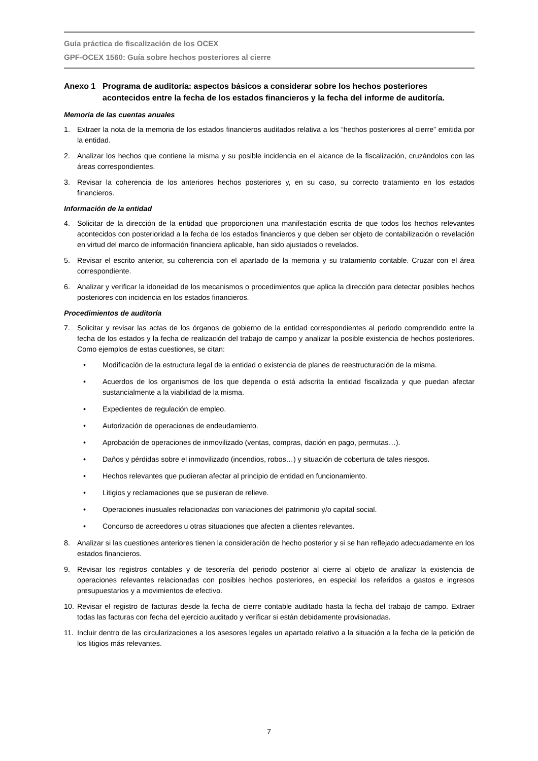Guía práctica de fiscalización de los OCEX
GPF-OCEX 1560: Guía sobre hechos posteriores al cierre
Anexo 1 Programa de auditoría: aspectos básicos a considerar sobre los hechos posteriores acontecidos entre la fecha de los estados financieros y la fecha del informe de auditoría.
Memoria de las cuentas anuales
1. Extraer la nota de la memoria de los estados financieros auditados relativa a los “hechos posteriores al cierre” emitida por la entidad.
2. Analizar los hechos que contiene la misma y su posible incidencia en el alcance de la fiscalización, cruzándolos con las áreas correspondientes.
3. Revisar la coherencia de los anteriores hechos posteriores y, en su caso, su correcto tratamiento en los estados financieros.
Información de la entidad
4. Solicitar de la dirección de la entidad que proporcionen una manifestación escrita de que todos los hechos relevantes acontecidos con posterioridad a la fecha de los estados financieros y que deben ser objeto de contabilización o revelación en virtud del marco de información financiera aplicable, han sido ajustados o revelados.
5. Revisar el escrito anterior, su coherencia con el apartado de la memoria y su tratamiento contable. Cruzar con el área correspondiente.
6. Analizar y verificar la idoneidad de los mecanismos o procedimientos que aplica la dirección para detectar posibles hechos posteriores con incidencia en los estados financieros.
Procedimientos de auditoría
7. Solicitar y revisar las actas de los órganos de gobierno de la entidad correspondientes al periodo comprendido entre la fecha de los estados y la fecha de realización del trabajo de campo y analizar la posible existencia de hechos posteriores. Como ejemplos de estas cuestiones, se citan:
• Modificación de la estructura legal de la entidad o existencia de planes de reestructuración de la misma.
• Acuerdos de los organismos de los que dependa o está adscrita la entidad fiscalizada y que puedan afectar sustancialmente a la viabilidad de la misma.
• Expedientes de regulación de empleo.
• Autorización de operaciones de endeudamiento.
• Aprobación de operaciones de inmovilizado (ventas, compras, dación en pago, permutas…).
• Daños y pérdidas sobre el inmovilizado (incendios, robos…) y situación de cobertura de tales riesgos.
• Hechos relevantes que pudieran afectar al principio de entidad en funcionamiento.
• Litigios y reclamaciones que se pusieran de relieve.
• Operaciones inusuales relacionadas con variaciones del patrimonio y/o capital social.
• Concurso de acreedores u otras situaciones que afecten a clientes relevantes.
8. Analizar si las cuestiones anteriores tienen la consideración de hecho posterior y si se han reflejado adecuadamente en los estados financieros.
9. Revisar los registros contables y de tesorería del periodo posterior al cierre al objeto de analizar la existencia de operaciones relevantes relacionadas con posibles hechos posteriores, en especial los referidos a gastos e ingresos presupuestarios y a movimientos de efectivo.
10. Revisar el registro de facturas desde la fecha de cierre contable auditado hasta la fecha del trabajo de campo. Extraer todas las facturas con fecha del ejercicio auditado y verificar si están debidamente provisionadas.
11. Incluir dentro de las circularizaciones a los asesores legales un apartado relativo a la situación a la fecha de la petición de los litigios más relevantes.
7